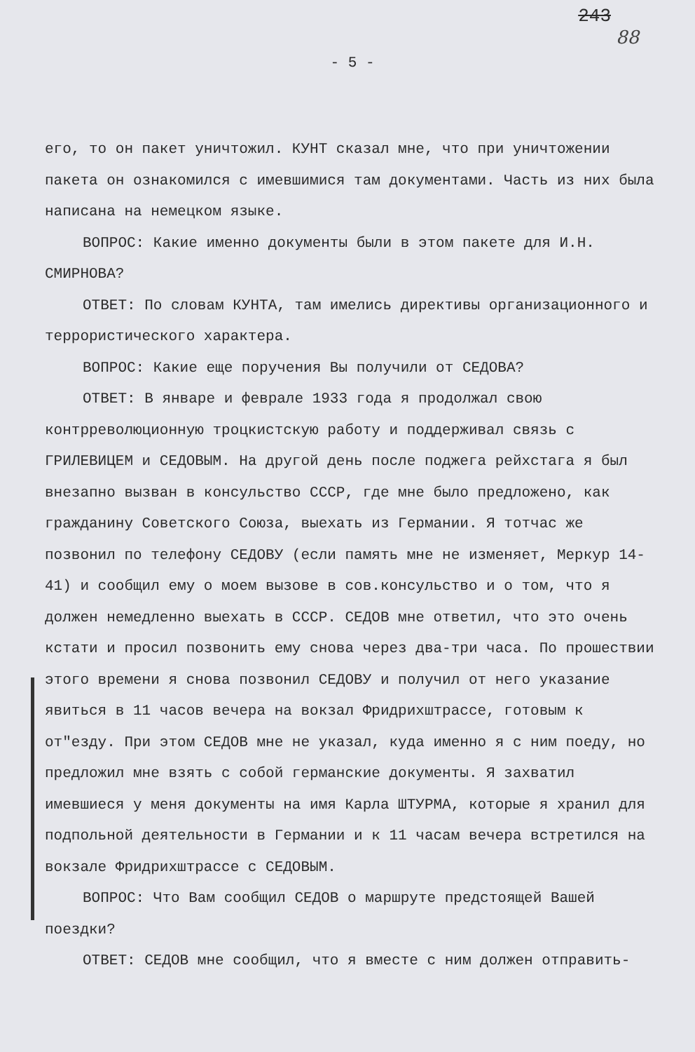243
88
- 5 -
его, то он пакет уничтожил. КУНТ сказал мне, что при уничтожении пакета он ознакомился с имевшимися там документами. Часть из них была написана на немецком языке.
ВОПРОС: Какие именно документы были в этом пакете для И.Н. СМИРНОВА?
ОТВЕТ: По словам КУНТА, там имелись директивы организационного и террористического характера.
ВОПРОС: Какие еще поручения Вы получили от СЕДОВА?
ОТВЕТ: В январе и феврале 1933 года я продолжал свою контрреволюционную троцкистскую работу и поддерживал связь с ГРИЛЕВИЦЕМ и СЕДОВЫМ. На другой день после поджега рейхстага я был внезапно вызван в консульство СССР, где мне было предложено, как гражданину Советского Союза, выехать из Германии. Я тотчас же позвонил по телефону СЕДОВУ (если память мне не изменяет, Меркур 14-41) и сообщил ему о моем вызове в сов.консульство и о том, что я должен немедленно выехать в СССР. СЕДОВ мне ответил, что это очень кстати и просил позвонить ему снова через два-три часа. По прошествии этого времени я снова позвонил СЕДОВУ и получил от него указание явиться в 11 часов вечера на вокзал Фридрихштрассе, готовым к от"езду. При этом СЕДОВ мне не указал, куда именно я с ним поеду, но предложил мне взять с собой германские документы. Я захватил имевшиеся у меня документы на имя Карла ШТУРМА, которые я хранил для подпольной деятельности в Германии и к 11 часам вечера встретился на вокзале Фридрихштрассе с СЕДОВЫМ.
ВОПРОС: Что Вам сообщил СЕДОВ о маршруте предстоящей Вашей поездки?
ОТВЕТ: СЕДОВ мне сообщил, что я вместе с ним должен отправить-